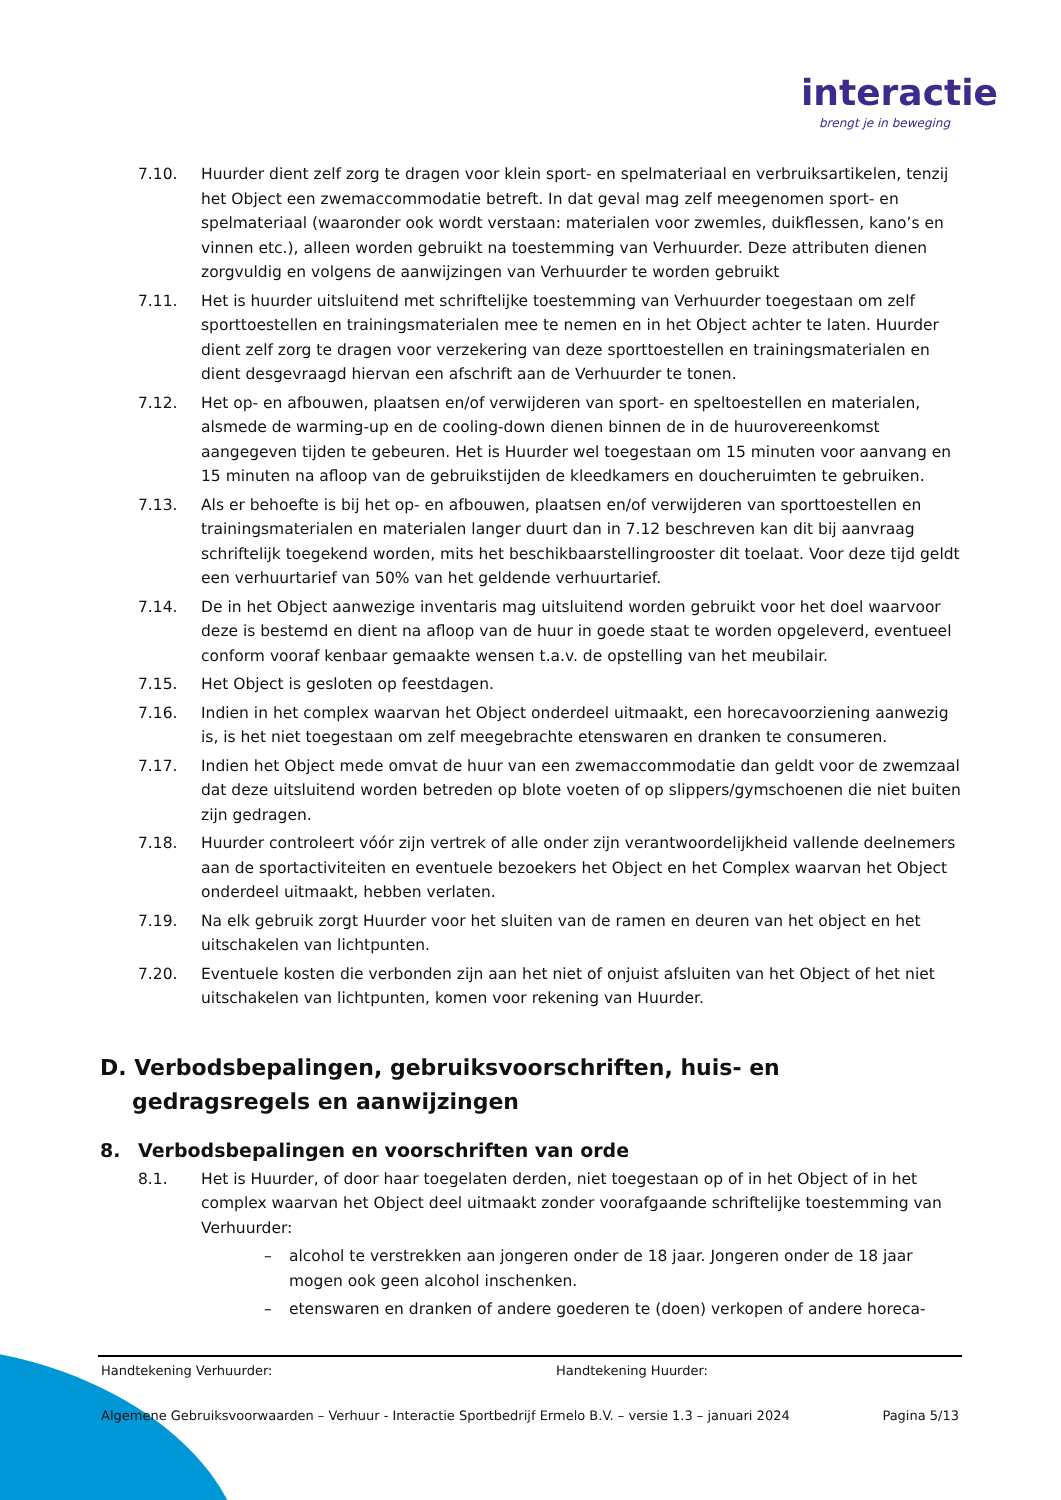interactie
brengt je in beweging
7.10. Huurder dient zelf zorg te dragen voor klein sport- en spelmateriaal en verbruiksartikelen, tenzij het Object een zwemaccommodatie betreft. In dat geval mag zelf meegenomen sport- en spelmateriaal (waaronder ook wordt verstaan: materialen voor zwemles, duikflessen, kano’s en vinnen etc.), alleen worden gebruikt na toestemming van Verhuurder. Deze attributen dienen zorgvuldig en volgens de aanwijzingen van Verhuurder te worden gebruikt
7.11. Het is huurder uitsluitend met schriftelijke toestemming van Verhuurder toegestaan om zelf sporttoestellen en trainingsmaterialen mee te nemen en in het Object achter te laten. Huurder dient zelf zorg te dragen voor verzekering van deze sporttoestellen en trainingsmaterialen en dient desgevraagd hiervan een afschrift aan de Verhuurder te tonen.
7.12. Het op- en afbouwen, plaatsen en/of verwijderen van sport- en speltoestellen en materialen, alsmede de warming-up en de cooling-down dienen binnen de in de huurovereenkomst aangegeven tijden te gebeuren. Het is Huurder wel toegestaan om 15 minuten voor aanvang en 15 minuten na afloop van de gebruikstijden de kleedkamers en doucheruimten te gebruiken.
7.13. Als er behoefte is bij het op- en afbouwen, plaatsen en/of verwijderen van sporttoestellen en trainingsmaterialen en materialen langer duurt dan in 7.12 beschreven kan dit bij aanvraag schriftelijk toegekend worden, mits het beschikbaarstellingrooster dit toelaat. Voor deze tijd geldt een verhuurtarief van 50% van het geldende verhuurtarief.
7.14. De in het Object aanwezige inventaris mag uitsluitend worden gebruikt voor het doel waarvoor deze is bestemd en dient na afloop van de huur in goede staat te worden opgeleverd, eventueel conform vooraf kenbaar gemaakte wensen t.a.v. de opstelling van het meubilair.
7.15. Het Object is gesloten op feestdagen.
7.16. Indien in het complex waarvan het Object onderdeel uitmaakt, een horecavoorziening aanwezig is, is het niet toegestaan om zelf meegebrachte etenswaren en dranken te consumeren.
7.17. Indien het Object mede omvat de huur van een zwemaccommodatie dan geldt voor de zwemzaal dat deze uitsluitend worden betreden op blote voeten of op slippers/gymschoenen die niet buiten zijn gedragen.
7.18. Huurder controleert vóór zijn vertrek of alle onder zijn verantwoordelijkheid vallende deelnemers aan de sportactiviteiten en eventuele bezoekers het Object en het Complex waarvan het Object onderdeel uitmaakt, hebben verlaten.
7.19. Na elk gebruik zorgt Huurder voor het sluiten van de ramen en deuren van het object en het uitschakelen van lichtpunten.
7.20. Eventuele kosten die verbonden zijn aan het niet of onjuist afsluiten van het Object of het niet uitschakelen van lichtpunten, komen voor rekening van Huurder.
D. Verbodsbepalingen, gebruiksvoorschriften, huis- en gedragsregels en aanwijzingen
8. Verbodsbepalingen en voorschriften van orde
8.1. Het is Huurder, of door haar toegelaten derden, niet toegestaan op of in het Object of in het complex waarvan het Object deel uitmaakt zonder voorafgaande schriftelijke toestemming van Verhuurder:
– alcohol te verstrekken aan jongeren onder de 18 jaar. Jongeren onder de 18 jaar mogen ook geen alcohol inschenken.
– etenswaren en dranken of andere goederen te (doen) verkopen of andere horeca-
Handtekening Verhuurder: Handtekening Huurder:
Algemene Gebruiksvoorwaarden – Verhuur - Interactie Sportbedrijf Ermelo B.V. – versie 1.3 – januari 2024
Pagina 5/13